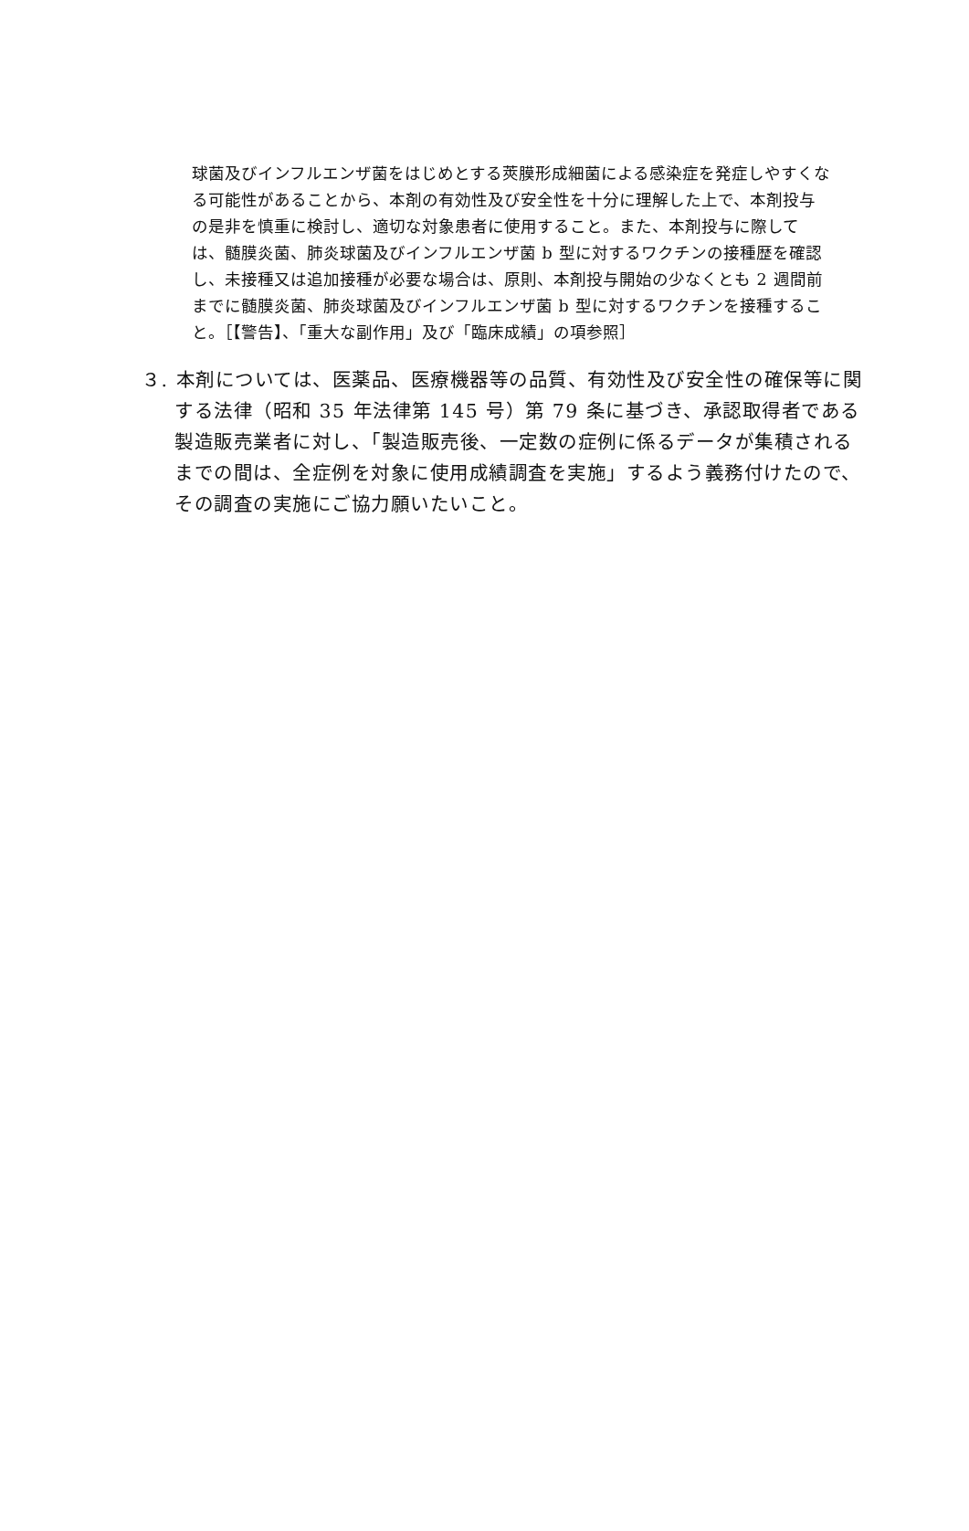球菌及びインフルエンザ菌をはじめとする莢膜形成細菌による感染症を発症しやすくなる可能性があることから、本剤の有効性及び安全性を十分に理解した上で、本剤投与の是非を慎重に検討し、適切な対象患者に使用すること。また、本剤投与に際しては、髄膜炎菌、肺炎球菌及びインフルエンザ菌 b 型に対するワクチンの接種歴を確認し、未接種又は追加接種が必要な場合は、原則、本剤投与開始の少なくとも 2 週間前までに髄膜炎菌、肺炎球菌及びインフルエンザ菌 b 型に対するワクチンを接種すること。［【警告】、「重大な副作用」及び「臨床成績」の項参照］
３. 本剤については、医薬品、医療機器等の品質、有効性及び安全性の確保等に関する法律（昭和 35 年法律第 145 号）第 79 条に基づき、承認取得者である製造販売業者に対し、「製造販売後、一定数の症例に係るデータが集積されるまでの間は、全症例を対象に使用成績調査を実施」するよう義務付けたので、その調査の実施にご協力願いたいこと。